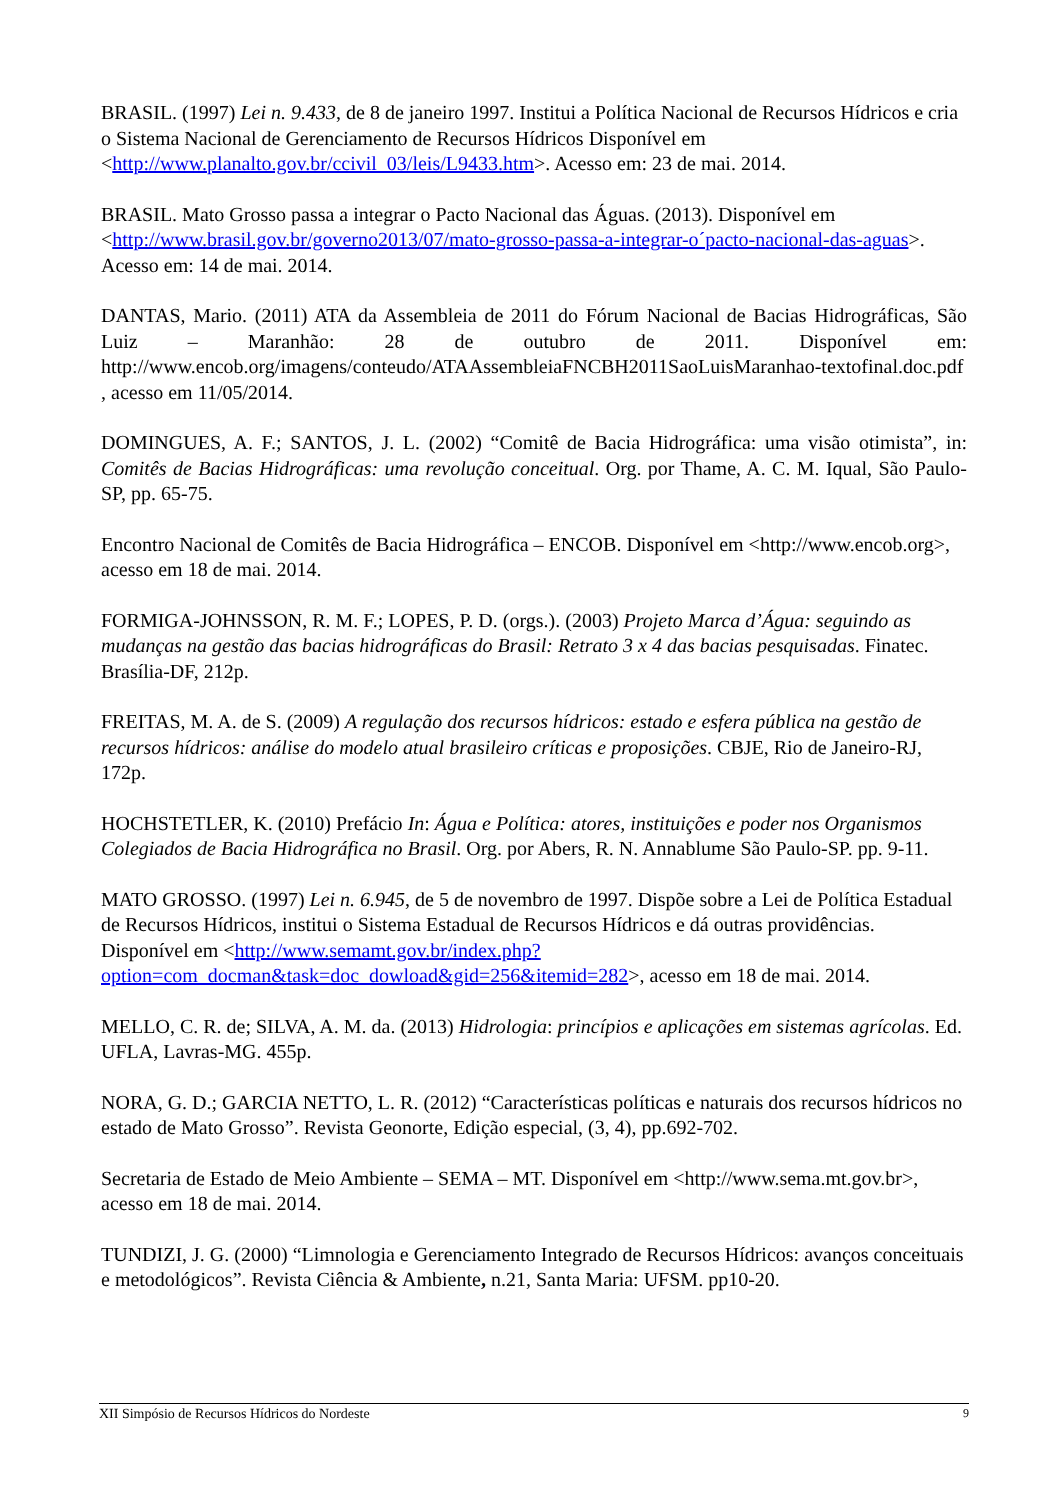BRASIL. (1997) Lei n. 9.433, de 8 de janeiro 1997. Institui a Política Nacional de Recursos Hídricos e cria o Sistema Nacional de Gerenciamento de Recursos Hídricos Disponível em <http://www.planalto.gov.br/ccivil_03/leis/L9433.htm>. Acesso em: 23 de mai. 2014.
BRASIL. Mato Grosso passa a integrar o Pacto Nacional das Águas. (2013). Disponível em <http://www.brasil.gov.br/governo2013/07/mato-grosso-passa-a-integrar-o´pacto-nacional-das-aguas>. Acesso em: 14 de mai. 2014.
DANTAS, Mario. (2011) ATA da Assembleia de 2011 do Fórum Nacional de Bacias Hidrográficas, São Luiz – Maranhão: 28 de outubro de 2011. Disponível em: http://www.encob.org/imagens/conteudo/ATAAssembleiaFNCBH2011SaoLuisMaranhao-textofinal.doc.pdf , acesso em 11/05/2014.
DOMINGUES, A. F.; SANTOS, J. L. (2002) “Comitê de Bacia Hidrográfica: uma visão otimista”, in: Comitês de Bacias Hidrográficas: uma revolução conceitual. Org. por Thame, A. C. M. Iqual, São Paulo-SP, pp. 65-75.
Encontro Nacional de Comitês de Bacia Hidrográfica – ENCOB. Disponível em <http://www.encob.org>, acesso em 18 de mai. 2014.
FORMIGA-JOHNSSON, R. M. F.; LOPES, P. D. (orgs.). (2003) Projeto Marca d’Água: seguindo as mudanças na gestão das bacias hidrográficas do Brasil: Retrato 3 x 4 das bacias pesquisadas. Finatec. Brasília-DF, 212p.
FREITAS, M. A. de S. (2009) A regulação dos recursos hídricos: estado e esfera pública na gestão de recursos hídricos: análise do modelo atual brasileiro críticas e proposições. CBJE, Rio de Janeiro-RJ, 172p.
HOCHSTETLER, K. (2010) Prefácio In: Água e Política: atores, instituições e poder nos Organismos Colegiados de Bacia Hidrográfica no Brasil. Org. por Abers, R. N. Annablume São Paulo-SP. pp. 9-11.
MATO GROSSO. (1997) Lei n. 6.945, de 5 de novembro de 1997. Dispõe sobre a Lei de Política Estadual de Recursos Hídricos, institui o Sistema Estadual de Recursos Hídricos e dá outras providências. Disponível em <http://www.semamt.gov.br/index.php?option=com_docman&task=doc_dowload&gid=256&itemid=282>, acesso em 18 de mai. 2014.
MELLO, C. R. de; SILVA, A. M. da. (2013) Hidrologia: princípios e aplicações em sistemas agrícolas. Ed. UFLA, Lavras-MG. 455p.
NORA, G. D.; GARCIA NETTO, L. R. (2012) “Características políticas e naturais dos recursos hídricos no estado de Mato Grosso”. Revista Geonorte, Edição especial, (3, 4), pp.692-702.
Secretaria de Estado de Meio Ambiente – SEMA – MT. Disponível em <http://www.sema.mt.gov.br>, acesso em 18 de mai. 2014.
TUNDIZI, J. G. (2000) “Limnologia e Gerenciamento Integrado de Recursos Hídricos: avanços conceituais e metodológicos”. Revista Ciência & Ambiente, n.21, Santa Maria: UFSM. pp10-20.
XII Simpósio de Recursos Hídricos do Nordeste 9